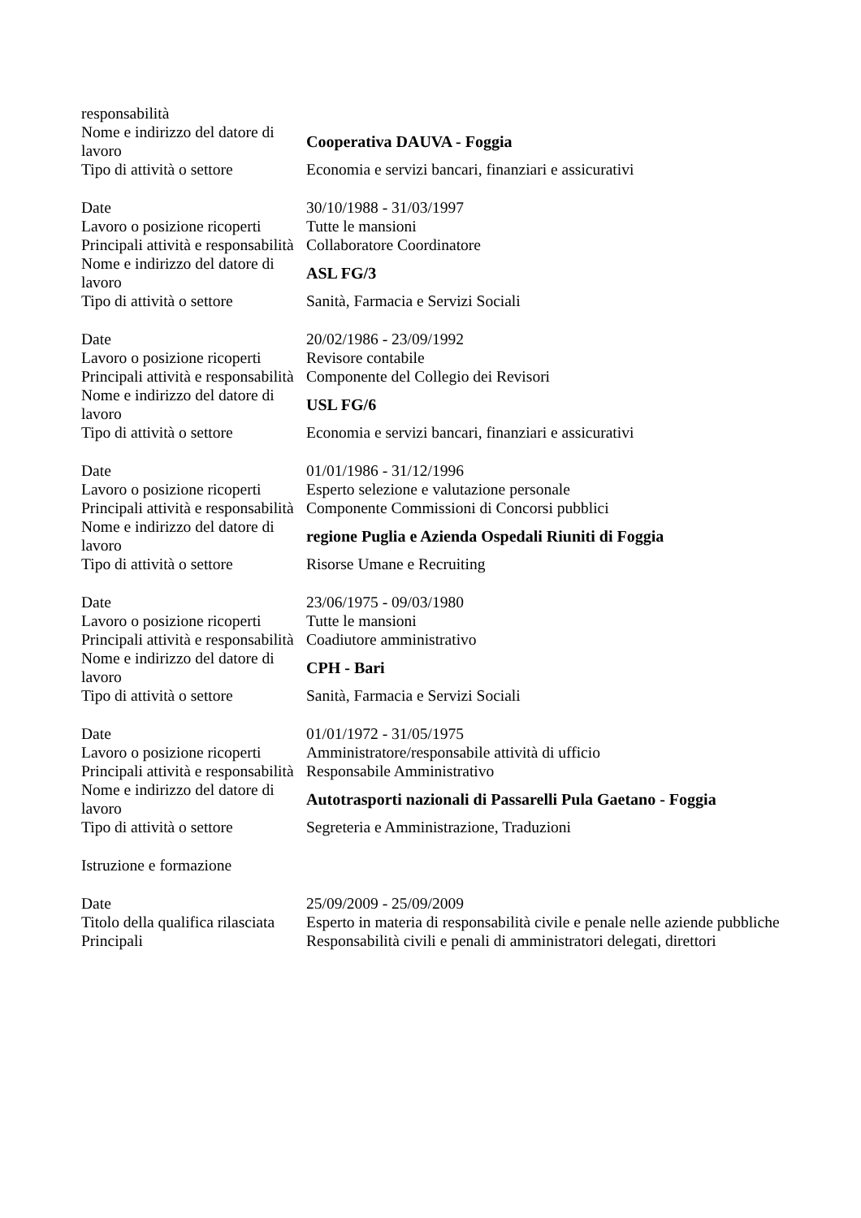| responsabilità | |
| Nome e indirizzo del datore di lavoro | Cooperativa DAUVA - Foggia |
| Tipo di attività o settore | Economia e servizi bancari, finanziari e assicurativi |
| Date | 30/10/1988 - 31/03/1997 |
| Lavoro o posizione ricoperti | Tutte le mansioni |
| Principali attività e responsabilità | Collaboratore Coordinatore |
| Nome e indirizzo del datore di lavoro | ASL FG/3 |
| Tipo di attività o settore | Sanità, Farmacia e Servizi Sociali |
| Date | 20/02/1986 - 23/09/1992 |
| Lavoro o posizione ricoperti | Revisore contabile |
| Principali attività e responsabilità | Componente del Collegio dei Revisori |
| Nome e indirizzo del datore di lavoro | USL FG/6 |
| Tipo di attività o settore | Economia e servizi bancari, finanziari e assicurativi |
| Date | 01/01/1986 - 31/12/1996 |
| Lavoro o posizione ricoperti | Esperto selezione e valutazione personale |
| Principali attività e responsabilità | Componente Commissioni di Concorsi pubblici |
| Nome e indirizzo del datore di lavoro | regione Puglia e Azienda Ospedali Riuniti di Foggia |
| Tipo di attività o settore | Risorse Umane e Recruiting |
| Date | 23/06/1975 - 09/03/1980 |
| Lavoro o posizione ricoperti | Tutte le mansioni |
| Principali attività e responsabilità | Coadiutore amministrativo |
| Nome e indirizzo del datore di lavoro | CPH - Bari |
| Tipo di attività o settore | Sanità, Farmacia e Servizi Sociali |
| Date | 01/01/1972 - 31/05/1975 |
| Lavoro o posizione ricoperti | Amministratore/responsabile attività di ufficio |
| Principali attività e responsabilità | Responsabile Amministrativo |
| Nome e indirizzo del datore di lavoro | Autotrasporti nazionali di Passarelli Pula Gaetano - Foggia |
| Tipo di attività o settore | Segreteria e Amministrazione, Traduzioni |
| Istruzione e formazione | |
| Date | 25/09/2009 - 25/09/2009 |
| Titolo della qualifica rilasciata | Esperto in materia di responsabilità civile e penale nelle aziende pubbliche |
| Principali | Responsabilità civili e penali di amministratori delegati, direttori |